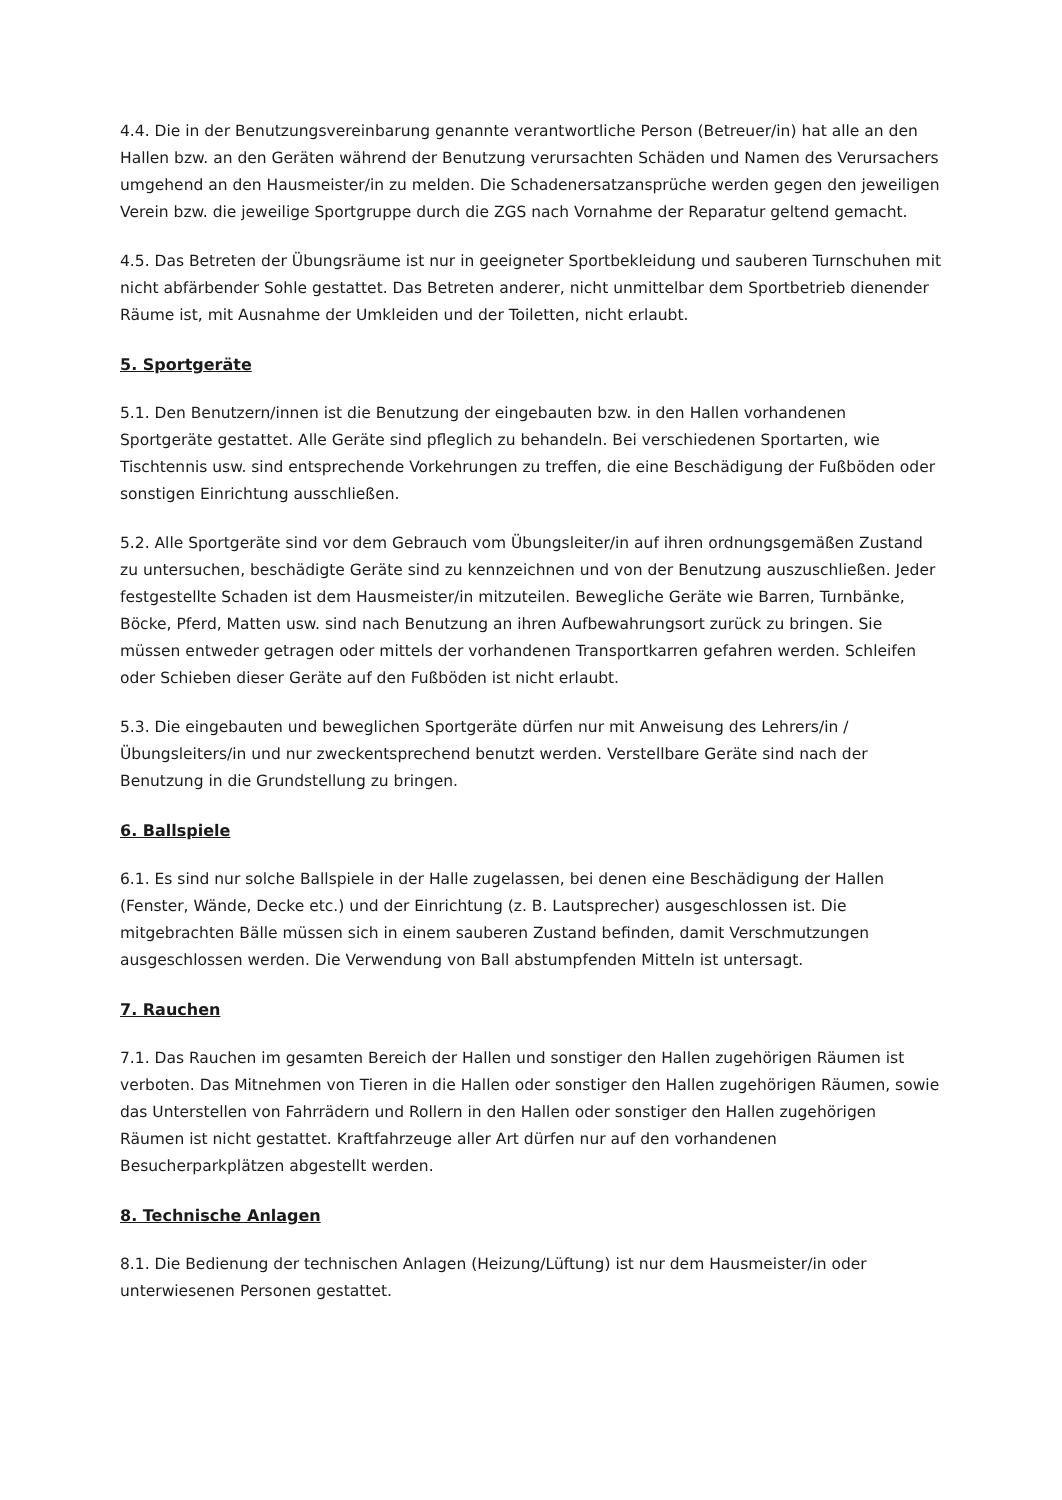4.4. Die in der Benutzungsvereinbarung genannte verantwortliche Person (Betreuer/in) hat alle an den Hallen bzw. an den Geräten während der Benutzung verursachten Schäden und Namen des Verursachers umgehend an den Hausmeister/in zu melden. Die Schadenersatzansprüche werden gegen den jeweiligen Verein bzw. die jeweilige Sportgruppe durch die ZGS nach Vornahme der Reparatur geltend gemacht.
4.5. Das Betreten der Übungsräume ist nur in geeigneter Sportbekleidung und sauberen Turnschuhen mit nicht abfärbender Sohle gestattet. Das Betreten anderer, nicht unmittelbar dem Sportbetrieb dienender Räume ist, mit Ausnahme der Umkleiden und der Toiletten, nicht erlaubt.
5. Sportgeräte
5.1. Den Benutzern/innen ist die Benutzung der eingebauten bzw. in den Hallen vorhandenen Sportgeräte gestattet. Alle Geräte sind pfleglich zu behandeln. Bei verschiedenen Sportarten, wie Tischtennis usw. sind entsprechende Vorkehrungen zu treffen, die eine Beschädigung der Fußböden oder sonstigen Einrichtung ausschließen.
5.2. Alle Sportgeräte sind vor dem Gebrauch vom Übungsleiter/in auf ihren ordnungsgemäßen Zustand zu untersuchen, beschädigte Geräte sind zu kennzeichnen und von der Benutzung auszuschließen. Jeder festgestellte Schaden ist dem Hausmeister/in mitzuteilen. Bewegliche Geräte wie Barren, Turnbänke, Böcke, Pferd, Matten usw. sind nach Benutzung an ihren Aufbewahrungsort zurück zu bringen. Sie müssen entweder getragen oder mittels der vorhandenen Transportkarren gefahren werden. Schleifen oder Schieben dieser Geräte auf den Fußböden ist nicht erlaubt.
5.3. Die eingebauten und beweglichen Sportgeräte dürfen nur mit Anweisung des Lehrers/in / Übungsleiters/in und nur zweckentsprechend benutzt werden. Verstellbare Geräte sind nach der Benutzung in die Grundstellung zu bringen.
6. Ballspiele
6.1. Es sind nur solche Ballspiele in der Halle zugelassen, bei denen eine Beschädigung der Hallen (Fenster, Wände, Decke etc.) und der Einrichtung (z. B. Lautsprecher) ausgeschlossen ist. Die mitgebrachten Bälle müssen sich in einem sauberen Zustand befinden, damit Verschmutzungen ausgeschlossen werden. Die Verwendung von Ball abstumpfenden Mitteln ist untersagt.
7. Rauchen
7.1. Das Rauchen im gesamten Bereich der Hallen und sonstiger den Hallen zugehörigen Räumen ist verboten. Das Mitnehmen von Tieren in die Hallen oder sonstiger den Hallen zugehörigen Räumen, sowie das Unterstellen von Fahrrädern und Rollern in den Hallen oder sonstiger den Hallen zugehörigen Räumen ist nicht gestattet. Kraftfahrzeuge aller Art dürfen nur auf den vorhandenen Besucherparkplätzen abgestellt werden.
8. Technische Anlagen
8.1. Die Bedienung der technischen Anlagen (Heizung/Lüftung) ist nur dem Hausmeister/in oder unterwiesenen Personen gestattet.